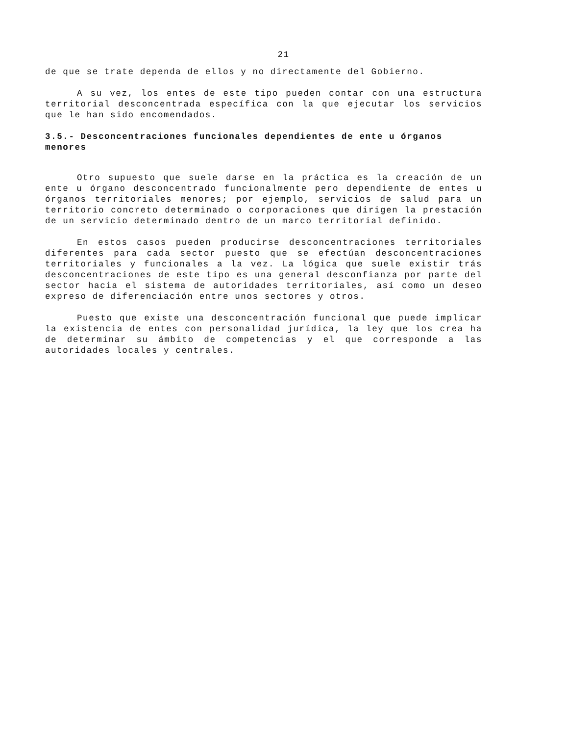21
de que se trate dependa de ellos y no directamente del Gobierno.
A su vez, los entes de este tipo pueden contar con una estructura territorial desconcentrada específica con la que ejecutar los servicios que le han sido encomendados.
3.5.- Desconcentraciones funcionales dependientes de ente u órganos menores
Otro supuesto que suele darse en la práctica es la creación de un ente u órgano desconcentrado funcionalmente pero dependiente de entes u órganos territoriales menores; por ejemplo, servicios de salud para un territorio concreto determinado o corporaciones que dirigen la prestación de un servicio determinado dentro de un marco territorial definido.
En estos casos pueden producirse desconcentraciones territoriales diferentes para cada sector puesto que se efectúan desconcentraciones territoriales y funcionales a la vez. La lógica que suele existir trás desconcentraciones de este tipo es una general desconfianza por parte del sector hacia el sistema de autoridades territoriales, así como un deseo expreso de diferenciación entre unos sectores y otros.
Puesto que existe una desconcentración funcional que puede implicar la existencia de entes con personalidad jurídica, la ley que los crea ha de determinar su ámbito de competencias y el que corresponde a las autoridades locales y centrales.